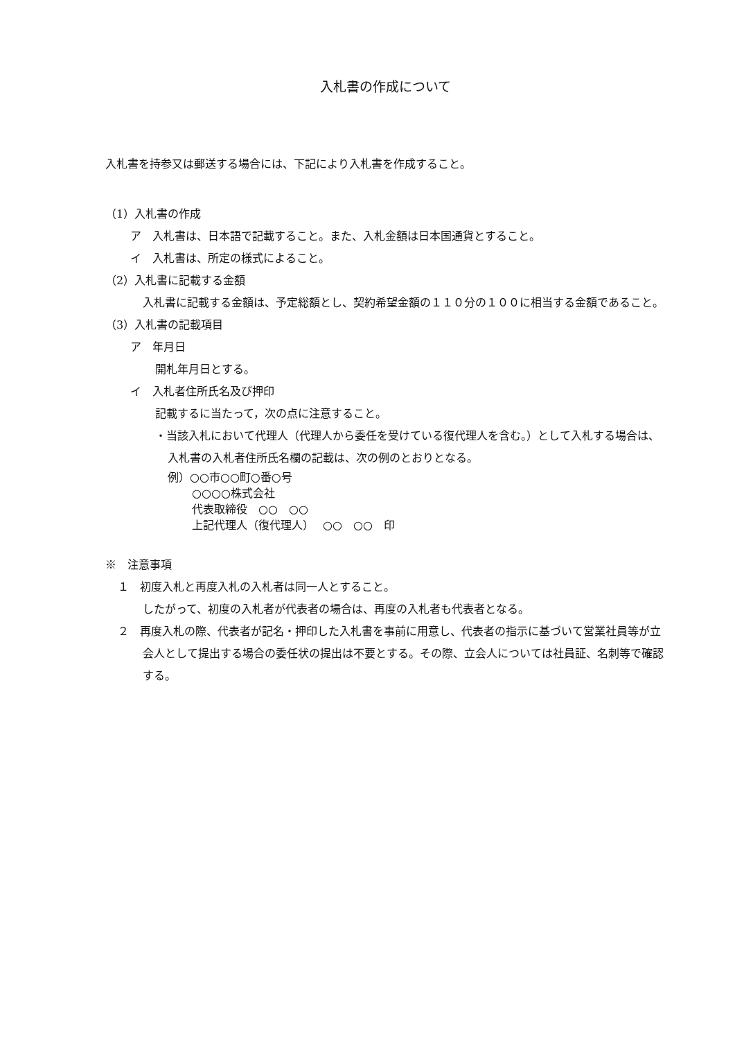入札書の作成について
入札書を持参又は郵送する場合には、下記により入札書を作成すること。
（1）入札書の作成
ア　入札書は、日本語で記載すること。また、入札金額は日本国通貨とすること。
イ　入札書は、所定の様式によること。
（2）入札書に記載する金額
入札書に記載する金額は、予定総額とし、契約希望金額の１１０分の１００に相当する金額であること。
（3）入札書の記載項目
ア　年月日
開札年月日とする。
イ　入札者住所氏名及び押印
記載するに当たって，次の点に注意すること。
・当該入札において代理人（代理人から委任を受けている復代理人を含む。）として入札する場合は、入札書の入札者住所氏名欄の記載は、次の例のとおりとなる。
例）○○市○○町○番○号
○○○○株式会社
代表取締役　○○　○○
上記代理人（復代理人）　 ○○　○○　印
※　注意事項
１　初度入札と再度入札の入札者は同一人とすること。
したがって、初度の入札者が代表者の場合は、再度の入札者も代表者となる。
２　再度入札の際、代表者が記名・押印した入札書を事前に用意し、代表者の指示に基づいて営業社員等が立会人として提出する場合の委任状の提出は不要とする。その際、立会人については社員証、名刺等で確認する。